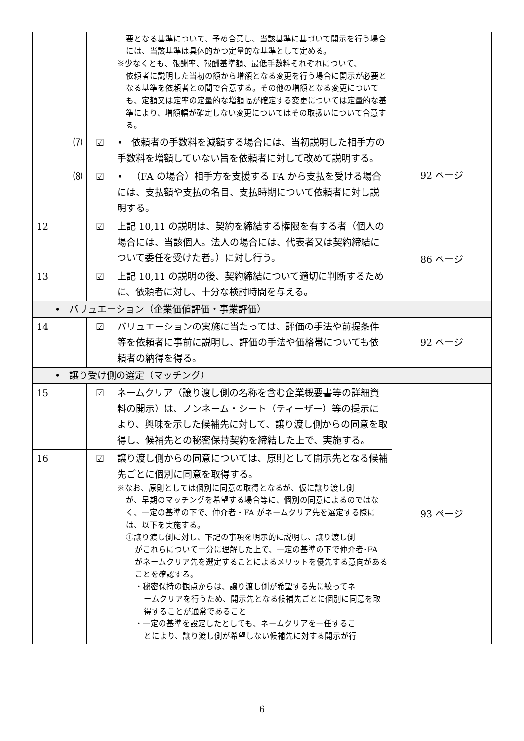| | | 要となる基準について、予め合意し、当該基準に基づいて開示を行う場合には、当該基準は具体的かつ定量的な基準として定める。 ※少なくとも、報酬率、報酬基準額、最低手数料それぞれについて、 依頼者に説明した当初の額から増額となる変更を行う場合に開示が必要となる基準を依頼者との間で合意する。その他の増額となる変更についても、定額又は定率の定量的な増額幅が確定する変更については定量的な基準により、増額幅が確定しない変更についてはその取扱いについて合意する。 | |
| ⑺ | ☑ | • 依頼者の手数料を減額する場合には、当初説明した相手方の手数料を増額していない旨を依頼者に対して改めて説明する。 | 92 ページ |
| ⑻ | ☑ | • （FA の場合）相手方を支援する FA から支払を受ける場合には、支払額や支払の名目、支払時期について依頼者に対し説明する。 | |
| 12 | ☑ | 上記 10,11 の説明は、契約を締結する権限を有する者（個人の場合には、当該個人。法人の場合には、代表者又は契約締結について委任を受けた者。）に対し行う。 | 86 ページ |
| 13 | ☑ | 上記 10,11 の説明の後、契約締結について適切に判断するために、依頼者に対し、十分な検討時間を与える。 | |
| • バリュエーション（企業価値評価・事業評価） | | | |
| 14 | ☑ | バリュエーションの実施に当たっては、評価の手法や前提条件等を依頼者に事前に説明し、評価の手法や価格帯についても依頼者の納得を得る。 | 92 ページ |
| • 譲り受け側の選定（マッチング） | | | |
| 15 | ☑ | ネームクリア（譲り渡し側の名称を含む企業概要書等の詳細資料の開示）は、ノンネーム・シート（ティーザー）等の提示により、興味を示した候補先に対して、譲り渡し側からの同意を取得し、候補先との秘密保持契約を締結した上で、実施する。 | 93 ページ |
| 16 | ☑ | 譲り渡し側からの同意については、原則として開示先となる候補先ごとに個別に同意を取得する。 ※なお、原則としては個別に同意の取得となるが、仮に譲り渡し側 が、早期のマッチングを希望する場合等に、個別の同意によるのではなく、一定の基準の下で、仲介者・FA がネームクリア先を選定する際には、以下を実施する。 ①譲り渡し側に対し、下記の事項を明示的に説明し、譲り渡し側 がこれらについて十分に理解した上で、一定の基準の下で仲介者･FA がネームクリア先を選定することによるメリットを優先する意向があることを確認する。 ・秘密保持の観点からは、譲り渡し側が希望する先に絞ってネ ームクリアを行うため、開示先となる候補先ごとに個別に同意を取得することが通常であること ・一定の基準を設定したとしても、ネームクリアを一任するこ とにより、譲り渡し側が希望しない候補先に対する開示が行 | |
6